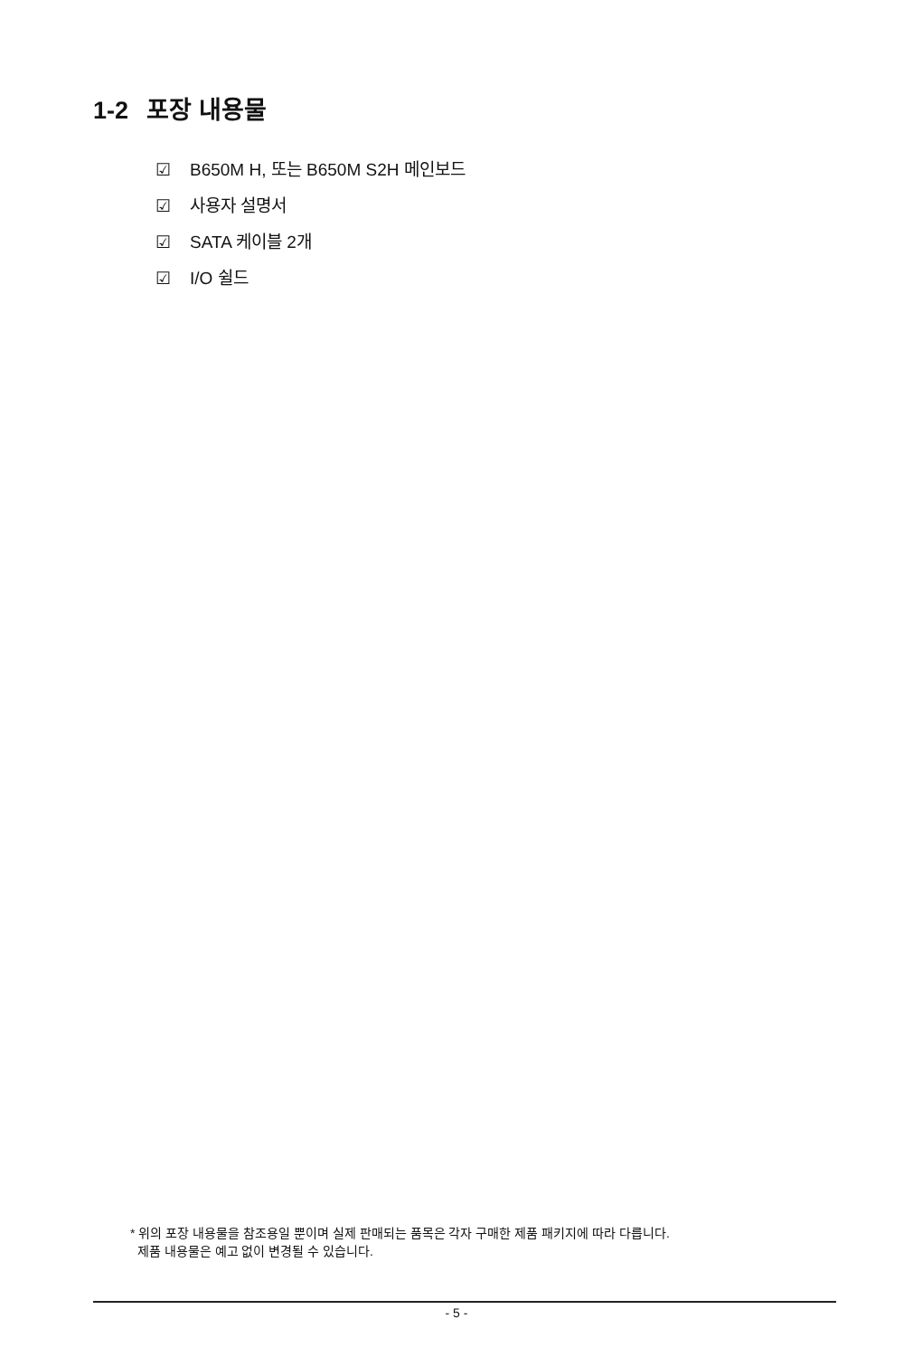1-2 포장 내용물
☑ B650M H, 또는 B650M S2H 메인보드
☑ 사용자 설명서
☑ SATA 케이블 2개
☑ I/O 쉴드
* 위의 포장 내용물을 참조용일 뿐이며 실제 판매되는 품목은 각자 구매한 제품 패키지에 따라 다릅니다.
제품 내용물은 예고 없이 변경될 수 있습니다.
- 5 -